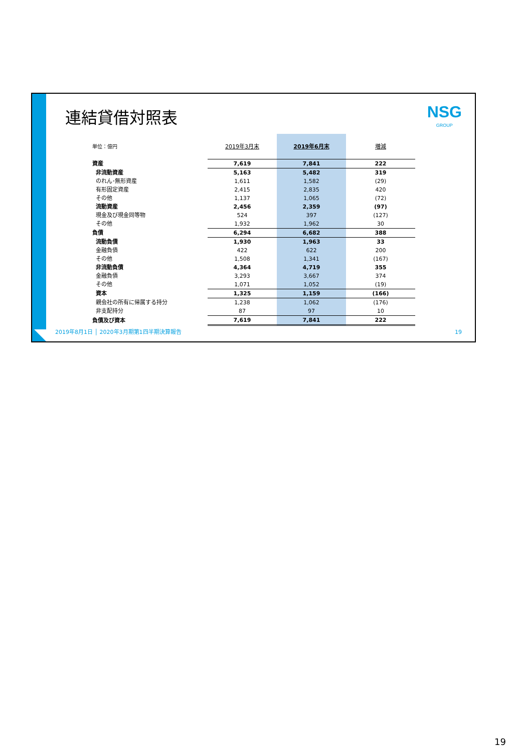連結貸借対照表 NSG
GROUP
| 単位：億円 | 2019年3月末 | 2019年6月末 | 増減 |
| --- | --- | --- | --- |
| 資産 | 7,619 | 7,841 | 222 |
| 非流動資産 | 5,163 | 5,482 | 319 |
| のれん･無形資産 | 1,611 | 1,582 | (29) |
| 有形固定資産 | 2,415 | 2,835 | 420 |
| その他 | 1,137 | 1,065 | (72) |
| 流動資産 | 2,456 | 2,359 | (97) |
| 現金及び現金同等物 | 524 | 397 | (127) |
| その他 | 1,932 | 1,962 | 30 |
| 負債 | 6,294 | 6,682 | 388 |
| 流動負債 | 1,930 | 1,963 | 33 |
| 金融負債 | 422 | 622 | 200 |
| その他 | 1,508 | 1,341 | (167) |
| 非流動負債 | 4,364 | 4,719 | 355 |
| 金融負債 | 3,293 | 3,667 | 374 |
| その他 | 1,071 | 1,052 | (19) |
| 資本 | 1,325 | 1,159 | (166) |
| 親会社の所有に帰属する持分 | 1,238 | 1,062 | (176) |
| 非支配持分 | 87 | 97 | 10 |
| 負債及び資本 | 7,619 | 7,841 | 222 |
2019年8月1日 │ 2020年3月期第1四半期決算報告
19
19